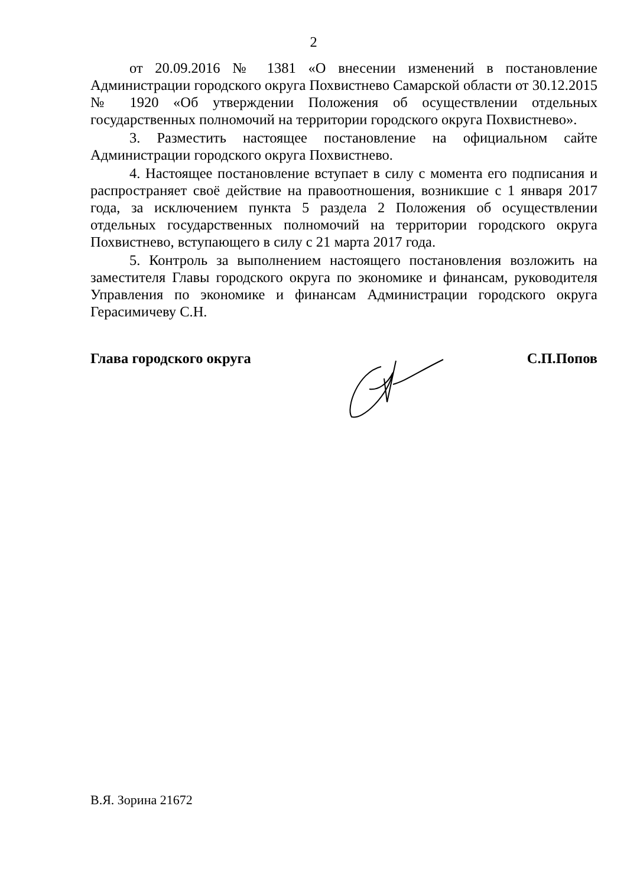2
от 20.09.2016 № 1381 «О внесении изменений в постановление Администрации городского округа Похвистнево Самарской области от 30.12.2015 № 1920 «Об утверждении Положения об осуществлении отдельных государственных полномочий на территории городского округа Похвистнево».
3. Разместить настоящее постановление на официальном сайте Администрации городского округа Похвистнево.
4. Настоящее постановление вступает в силу с момента его подписания и распространяет своё действие на правоотношения, возникшие с 1 января 2017 года, за исключением пункта 5 раздела 2 Положения об осуществлении отдельных государственных полномочий на территории городского округа Похвистнево, вступающего в силу с 21 марта 2017 года.
5. Контроль за выполнением настоящего постановления возложить на заместителя Главы городского округа по экономике и финансам, руководителя Управления по экономике и финансам Администрации городского округа Герасимичеву С.Н.
Глава городского округа С.П.Попов
В.Я. Зорина 21672